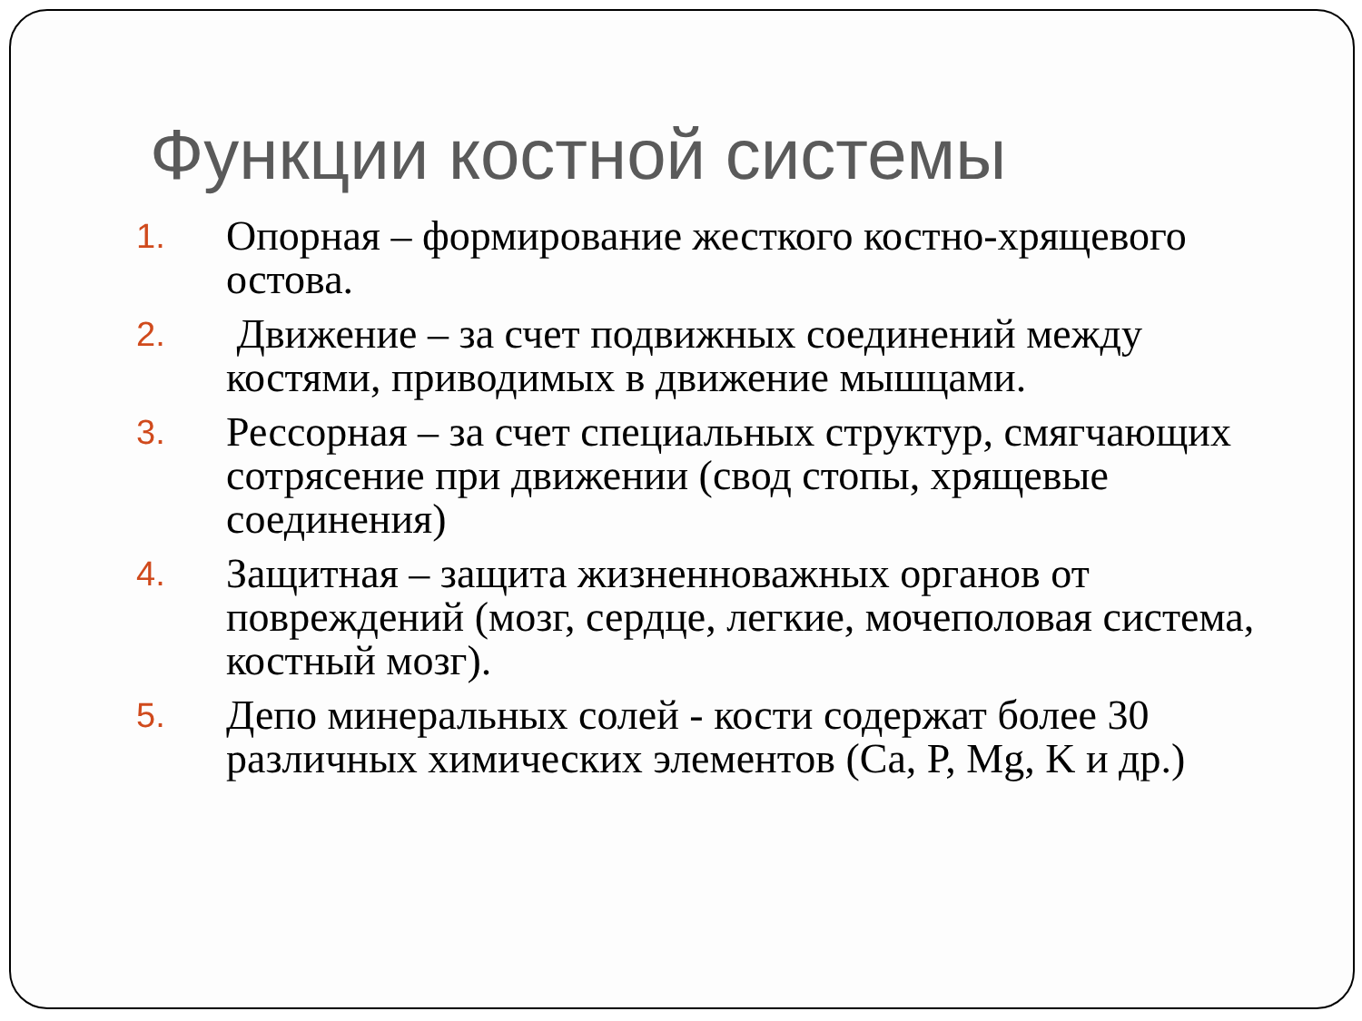Функции костной системы
1.
Опорная – формирование жесткого костно-хрящевого остова.
2.
Движение – за счет подвижных соединений между костями, приводимых в движение мышцами.
3.
Рессорная – за счет специальных структур, смягчающих сотрясение при движении (свод стопы, хрящевые соединения)
4.
Защитная – защита жизненноважных органов от повреждений (мозг, сердце, легкие, мочеполовая система, костный мозг).
5.
Депо минеральных солей - кости содержат более 30 различных химических элементов (Ca, P, Mg, K и др.)